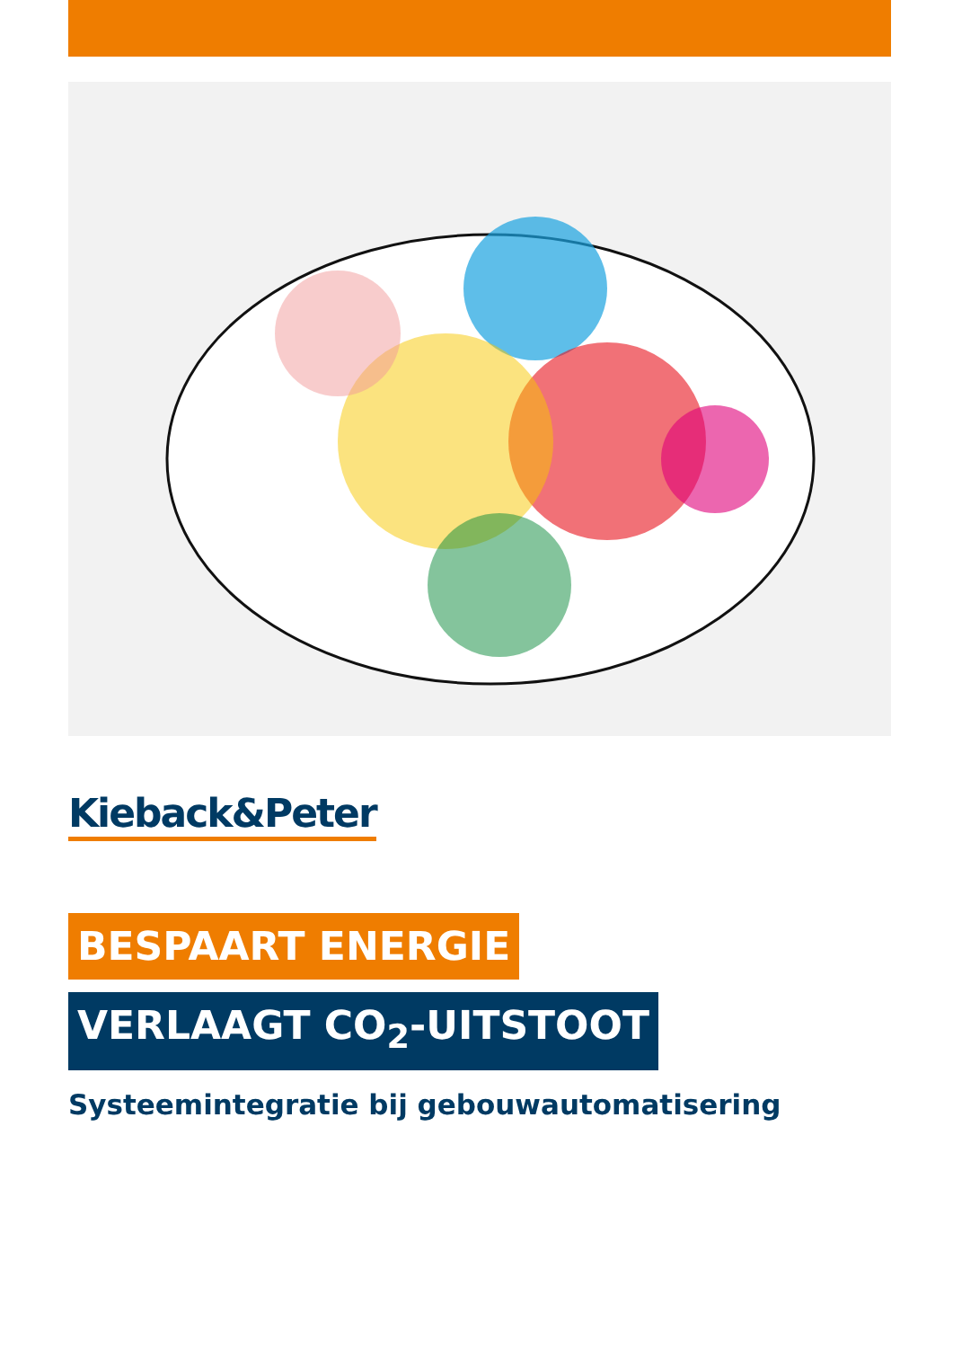Kieback&Peter
BESPAART ENERGIE
VERLAAGT CO<sub>2</sub>-UITSTOOT
Systeemintegratie bij gebouwautomatisering